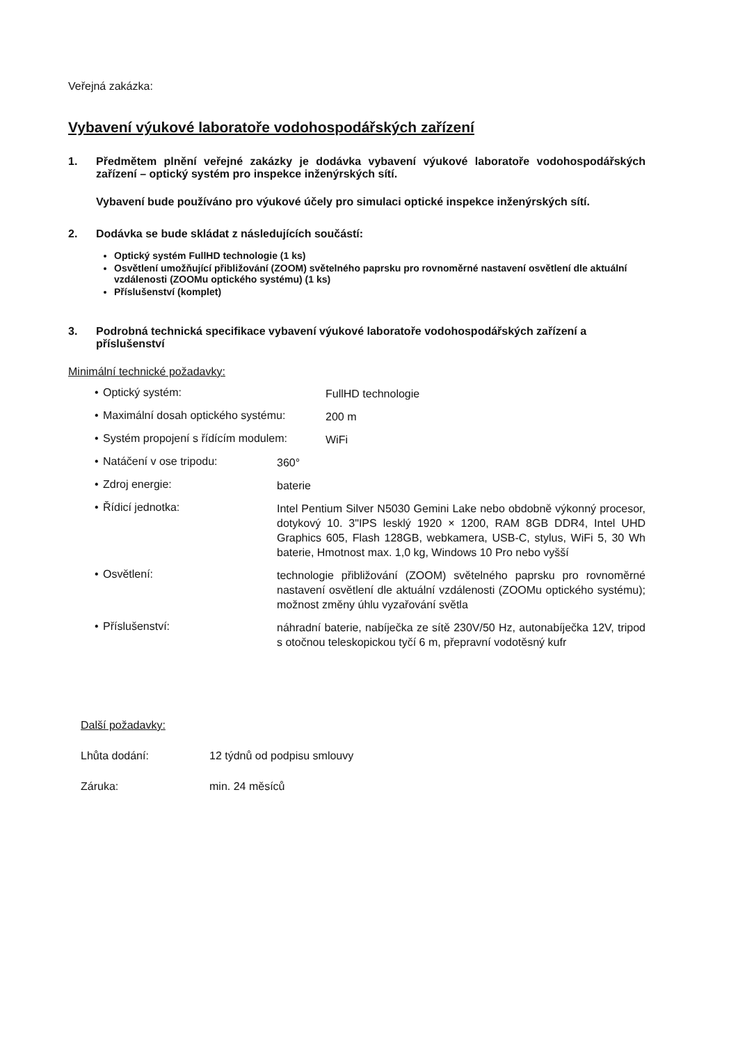Veřejná zakázka:
Vybavení výukové laboratoře vodohospodářských zařízení
1. Předmětem plnění veřejné zakázky je dodávka vybavení výukové laboratoře vodohospodářských zařízení – optický systém pro inspekce inženýrských sítí.
Vybavení bude používáno pro výukové účely pro simulaci optické inspekce inženýrských sítí.
2. Dodávka se bude skládat z následujících součástí:
Optický systém FullHD technologie (1 ks)
Osvětlení umožňující přibližování (ZOOM) světelného paprsku pro rovnoměrné nastavení osvětlení dle aktuální vzdálenosti (ZOOMu optického systému) (1 ks)
Příslušenství (komplet)
3. Podrobná technická specifikace vybavení výukové laboratoře vodohospodářských zařízení a příslušenství
Minimální technické požadavky:
• Optický systém: FullHD technologie
• Maximální dosah optického systému: 200 m
• Systém propojení s řídícím modulem: WiFi
• Natáčení v ose tripodu: 360°
• Zdroj energie: baterie
• Řídicí jednotka: Intel Pentium Silver N5030 Gemini Lake nebo obdobně výkonný procesor, dotykový 10. 3"IPS lesklý 1920 × 1200, RAM 8GB DDR4, Intel UHD Graphics 605, Flash 128GB, webkamera, USB-C, stylus, WiFi 5, 30 Wh baterie, Hmotnost max. 1,0 kg, Windows 10 Pro nebo vyšší
• Osvětlení: technologie přibližování (ZOOM) světelného paprsku pro rovnoměrné nastavení osvětlení dle aktuální vzdálenosti (ZOOMu optického systému); možnost změny úhlu vyzařování světla
• Příslušenství: náhradní baterie, nabíječka ze sítě 230V/50 Hz, autonabíječka 12V, tripod s otočnou teleskopickou tyčí 6 m, přepravní vodotěsný kufr
Další požadavky:
Lhůta dodání: 12 týdnů od podpisu smlouvy
Záruka: min. 24 měsíců